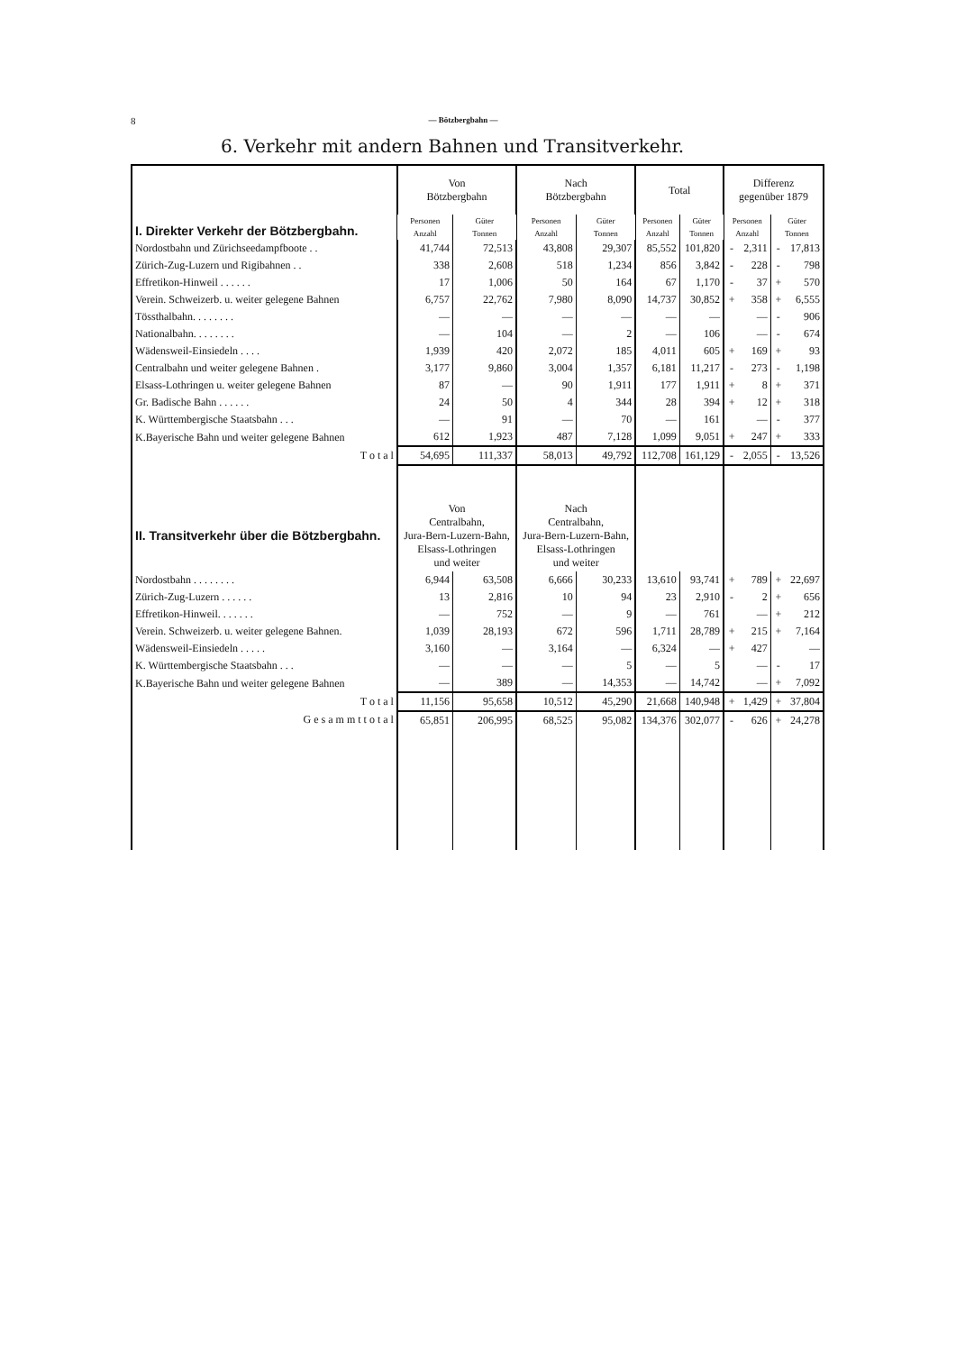8 — Bötzbergbahn —
6. Verkehr mit andern Bahnen und Transitverkehr.
| I. Direkter Verkehr der Bötzbergbahn. | Von Bötzbergbahn | | Nach Bötzbergbahn | | Total | | Differenz gegenüber 1879 | | | |
| --- | --- | --- | --- | --- | --- | --- | --- | --- | --- | --- |
| | Personen | Güter | Personen | Güter | Personen | Güter | Personen | | Güter | |
| | Anzahl | Tonnen | Anzahl | Tonnen | Anzahl | Tonnen | Anzahl | | Tonnen | |
| Nordostbahn und Zürichseedampfboote . . | 41,744 | 72,513 | 43,808 | 29,307 | 85,552 | 101,820 | - | 2,311 | - | 17,813 |
| Zürich-Zug-Luzern und Rigibahnen . . | 338 | 2,608 | 518 | 1,234 | 856 | 3,842 | - | 228 | - | 798 |
| Effretikon-Hinweil . . . . . . | 17 | 1,006 | 50 | 164 | 67 | 1,170 | - | 37 | + | 570 |
| Verein. Schweizerb. u. weiter gelegene Bahnen | 6,757 | 22,762 | 7,980 | 8,090 | 14,737 | 30,852 | + | 358 | + | 6,555 |
| Tössthalbahn. . . . . . . . | — | — | — | — | — | — | | — | - | 906 |
| Nationalbahn. . . . . . . . | — | 104 | — | 2 | — | 106 | | — | - | 674 |
| Wädensweil-Einsiedeln . . . . | 1,939 | 420 | 2,072 | 185 | 4,011 | 605 | + | 169 | + | 93 |
| Centralbahn und weiter gelegene Bahnen . | 3,177 | 9,860 | 3,004 | 1,357 | 6,181 | 11,217 | - | 273 | - | 1,198 |
| Elsass-Lothringen u. weiter gelegene Bahnen | 87 | — | 90 | 1,911 | 177 | 1,911 | + | 8 | + | 371 |
| Gr. Badische Bahn . . . . . . | 24 | 50 | 4 | 344 | 28 | 394 | + | 12 | + | 318 |
| K. Württembergische Staatsbahn . . . | — | 91 | — | 70 | — | 161 | | — | - | 377 |
| K.Bayerische Bahn und weiter gelegene Bahnen | 612 | 1,923 | 487 | 7,128 | 1,099 | 9,051 | + | 247 | + | 333 |
| T o t a l | 54,695 | 111,337 | 58,013 | 49,792 | 112,708 | 161,129 | - | 2,055 | - | 13,526 |
| II. Transitverkehr über die Bötzbergbahn. | Von Centralbahn, Jura-Bern-Luzern-Bahn, Elsass-Lothringen und weiter | | Nach Centralbahn, Jura-Bern-Luzern-Bahn, Elsass-Lothringen und weiter | | | | | | | |
| Nordostbahn . . . . . . . . | 6,944 | 63,508 | 6,666 | 30,233 | 13,610 | 93,741 | + | 789 | + | 22,697 |
| Zürich-Zug-Luzern . . . . . . | 13 | 2,816 | 10 | 94 | 23 | 2,910 | - | 2 | + | 656 |
| Effretikon-Hinweil. . . . . . . | — | 752 | — | 9 | — | 761 | | — | + | 212 |
| Verein. Schweizerb. u. weiter gelegene Bahnen. | 1,039 | 28,193 | 672 | 596 | 1,711 | 28,789 | + | 215 | + | 7,164 |
| Wädensweil-Einsiedeln . . . . . | 3,160 | — | 3,164 | — | 6,324 | — | + | 427 | | — |
| K. Württembergische Staatsbahn . . . | — | — | — | 5 | — | 5 | | — | - | 17 |
| K.Bayerische Bahn und weiter gelegene Bahnen | — | 389 | — | 14,353 | — | 14,742 | | — | + | 7,092 |
| T o t a l | 11,156 | 95,658 | 10,512 | 45,290 | 21,668 | 140,948 | + | 1,429 | + | 37,804 |
| G e s a m m t t o t a l | 65,851 | 206,995 | 68,525 | 95,082 | 134,376 | 302,077 | - | 626 | + | 24,278 |